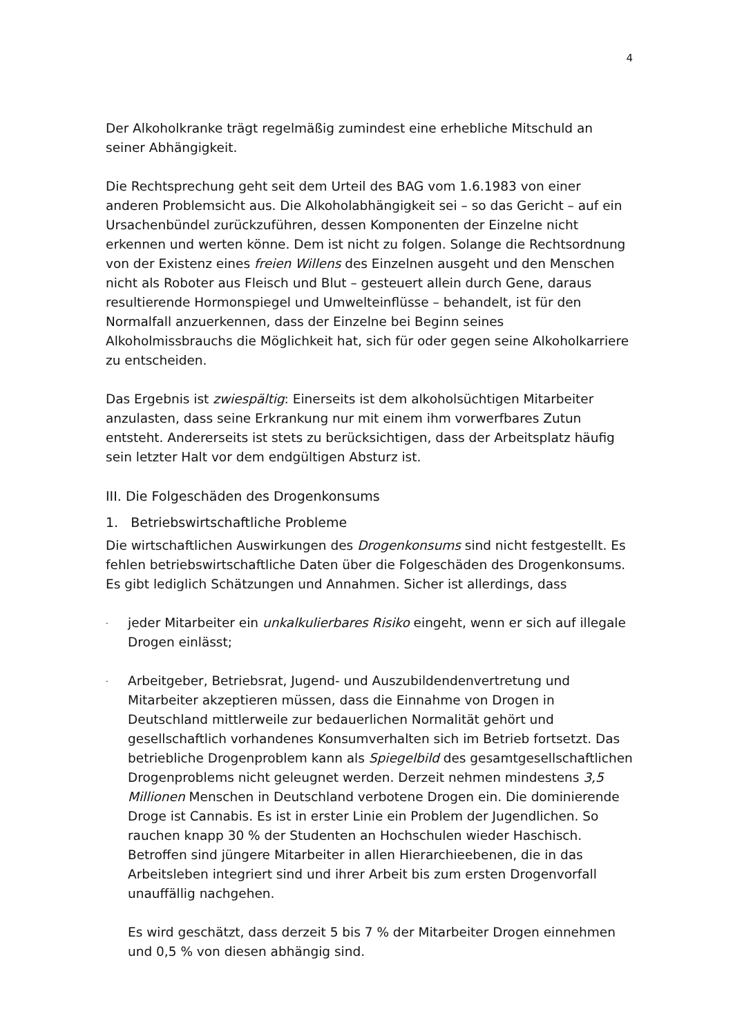4
Der Alkoholkranke trägt regelmäßig zumindest eine erhebliche Mitschuld an seiner Abhängigkeit.
Die Rechtsprechung geht seit dem Urteil des BAG vom 1.6.1983 von einer anderen Problemsicht aus. Die Alkoholabhängigkeit sei – so das Gericht – auf ein Ursachenbündel zurückzuführen, dessen Komponenten der Einzelne nicht erkennen und werten könne. Dem ist nicht zu folgen. Solange die Rechtsordnung von der Existenz eines freien Willens des Einzelnen ausgeht und den Menschen nicht als Roboter aus Fleisch und Blut – gesteuert allein durch Gene, daraus resultierende Hormonspiegel und Umwelteinflüsse – behandelt, ist für den Normalfall anzuerkennen, dass der Einzelne bei Beginn seines Alkoholmissbrauchs die Möglichkeit hat, sich für oder gegen seine Alkoholkarriere zu entscheiden.
Das Ergebnis ist zwiespältig: Einerseits ist dem alkoholsüchtigen Mitarbeiter anzulasten, dass seine Erkrankung nur mit einem ihm vorwerfbares Zutun entsteht. Andererseits ist stets zu berücksichtigen, dass der Arbeitsplatz häufig sein letzter Halt vor dem endgültigen Absturz ist.
III. Die Folgeschäden des Drogenkonsums
1. Betriebswirtschaftliche Probleme
Die wirtschaftlichen Auswirkungen des Drogenkonsums sind nicht festgestellt. Es fehlen betriebswirtschaftliche Daten über die Folgeschäden des Drogenkonsums. Es gibt lediglich Schätzungen und Annahmen. Sicher ist allerdings, dass
-
jeder Mitarbeiter ein unkalkulierbares Risiko eingeht, wenn er sich auf illegale Drogen einlässt;
-
Arbeitgeber, Betriebsrat, Jugend- und Auszubildendenvertretung und Mitarbeiter akzeptieren müssen, dass die Einnahme von Drogen in Deutschland mittlerweile zur bedauerlichen Normalität gehört und gesellschaftlich vorhandenes Konsumverhalten sich im Betrieb fortsetzt. Das betriebliche Drogenproblem kann als Spiegelbild des gesamtgesellschaftlichen Drogenproblems nicht geleugnet werden. Derzeit nehmen mindestens 3,5 Millionen Menschen in Deutschland verbotene Drogen ein. Die dominierende Droge ist Cannabis. Es ist in erster Linie ein Problem der Jugendlichen. So rauchen knapp 30 % der Studenten an Hochschulen wieder Haschisch. Betroffen sind jüngere Mitarbeiter in allen Hierarchieebenen, die in das Arbeitsleben integriert sind und ihrer Arbeit bis zum ersten Drogenvorfall unauffällig nachgehen.
Es wird geschätzt, dass derzeit 5 bis 7 % der Mitarbeiter Drogen einnehmen und 0,5 % von diesen abhängig sind.